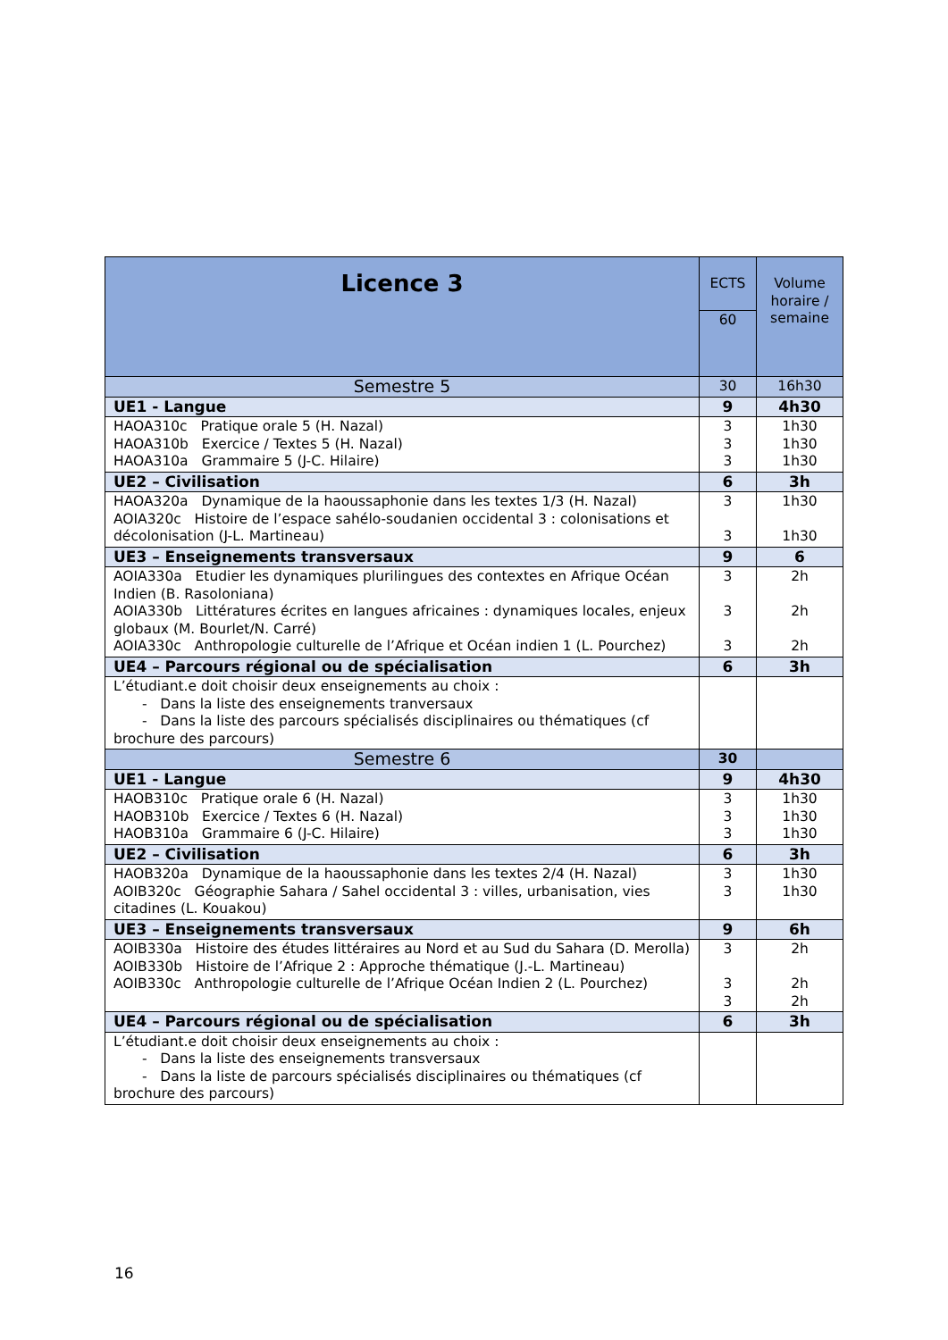| Licence 3 | ECTS | Volume horaire / semaine |
| | 60 | |
| Semestre 5 | 30 | 16h30 |
| UE1 - Langue | 9 | 4h30 |
| HAOA310c Pratique orale 5 (H. Nazal) HAOA310b Exercice / Textes 5 (H. Nazal) HAOA310a Grammaire 5 (J-C. Hilaire) | 3 3 3 | 1h30 1h30 1h30 |
| UE2 – Civilisation | 6 | 3h |
| HAOA320a Dynamique de la haoussaphonie dans les textes 1/3 (H. Nazal) AOIA320c Histoire de l’espace sahélo-soudanien occidental 3 : colonisations et décolonisation (J-L. Martineau) | 3 3 | 1h30 1h30 |
| UE3 – Enseignements transversaux | 9 | 6 |
| AOIA330a Etudier les dynamiques plurilingues des contextes en Afrique Océan Indien (B. Rasoloniana) AOIA330b Littératures écrites en langues africaines : dynamiques locales, enjeux globaux (M. Bourlet/N. Carré) AOIA330c Anthropologie culturelle de l’Afrique et Océan indien 1 (L. Pourchez) | 3 3 3 | 2h 2h 2h |
| UE4 – Parcours régional ou de spécialisation | 6 | 3h |
| L’étudiant.e doit choisir deux enseignements au choix : - Dans la liste des enseignements tranversaux - Dans la liste des parcours spécialisés disciplinaires ou thématiques (cf brochure des parcours) | | |
| Semestre 6 | 30 | |
| UE1 - Langue | 9 | 4h30 |
| HAOB310c Pratique orale 6 (H. Nazal) HAOB310b Exercice / Textes 6 (H. Nazal) HAOB310a Grammaire 6 (J-C. Hilaire) | 3 3 3 | 1h30 1h30 1h30 |
| UE2 – Civilisation | 6 | 3h |
| HAOB320a Dynamique de la haoussaphonie dans les textes 2/4 (H. Nazal) AOIB320c Géographie Sahara / Sahel occidental 3 : villes, urbanisation, vies citadines (L. Kouakou) | 3 3 | 1h30 1h30 |
| UE3 – Enseignements transversaux | 9 | 6h |
| AOIB330a Histoire des études littéraires au Nord et au Sud du Sahara (D. Merolla) AOIB330b Histoire de l’Afrique 2 : Approche thématique (J.-L. Martineau) AOIB330c Anthropologie culturelle de l’Afrique Océan Indien 2 (L. Pourchez) | 3 3 3 | 2h 2h 2h |
| UE4 – Parcours régional ou de spécialisation | 6 | 3h |
| L’étudiant.e doit choisir deux enseignements au choix : - Dans la liste des enseignements transversaux - Dans la liste de parcours spécialisés disciplinaires ou thématiques (cf brochure des parcours) | | |
16